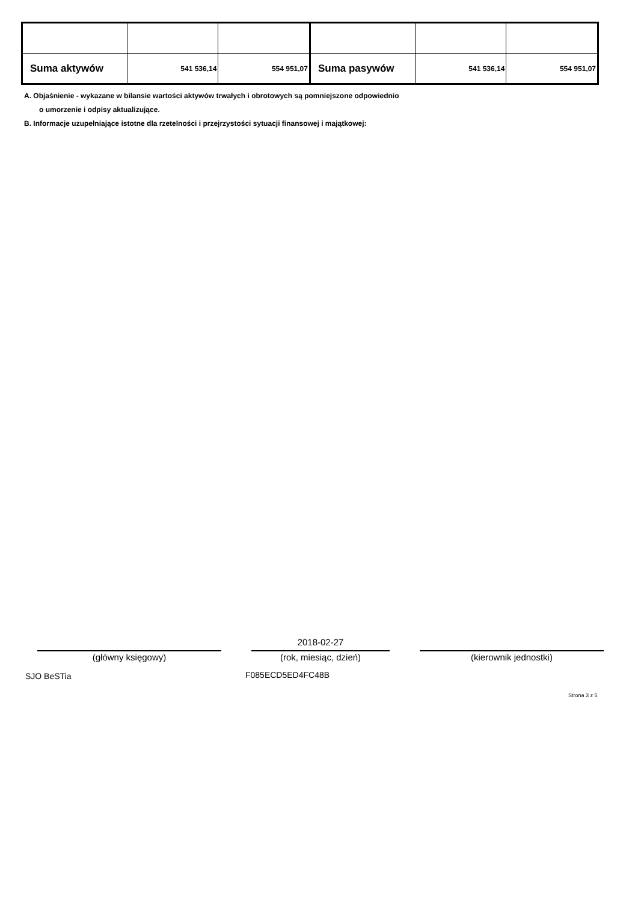| Suma aktywów | 541 536,14 | 554 951,07 | Suma pasywów | 541 536,14 | 554 951,07 |
A. Objaśnienie - wykazane w bilansie wartości aktywów trwałych i obrotowych są pomniejszone odpowiednio
o umorzenie i odpisy aktualizujące.
B. Informacje uzupełniające istotne dla rzetelności i przejrzystości sytuacji finansowej i majątkowej:
2018-02-27
(główny księgowy) (rok, miesiąc, dzień) (kierownik jednostki)
SJO BeSTia F085ECD5ED4FC48B
Strona 3 z 5